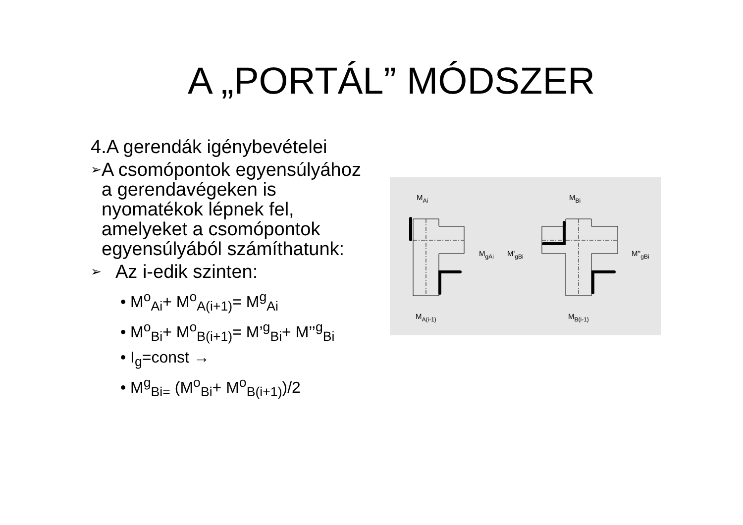A „PORTÁL” MÓDSZER
4.A gerendák igénybevételei
➢ A csomópontok egyensúlyához a gerendavégeken is nyomatékok lépnek fel, amelyeket a csomópontok egyensúlyából számíthatunk:
➢ Az i-edik szinten:
• M<sup>o</sup><sub>Ai</sub>+ M<sup>o</sup><sub>A(i+1)</sub>= M<sup>g</sup><sub>Ai</sub>
• M<sup>o</sup><sub>Bi</sub>+ M<sup>o</sup><sub>B(i+1)</sub>= M’<sup>g</sup><sub>Bi</sub>+ M’’<sup>g</sup><sub>Bi</sub>
• I<sub>g</sub>=const →
• M<sup>g</sup><sub>Bi=</sub> (M<sup>o</sup><sub>Bi</sub>+ M<sup>o</sup><sub>B(i+1)</sub>)/2
MAi
MBi
MgAi
M'gBi
M''gBi
MA(i-1)
MB(i-1)